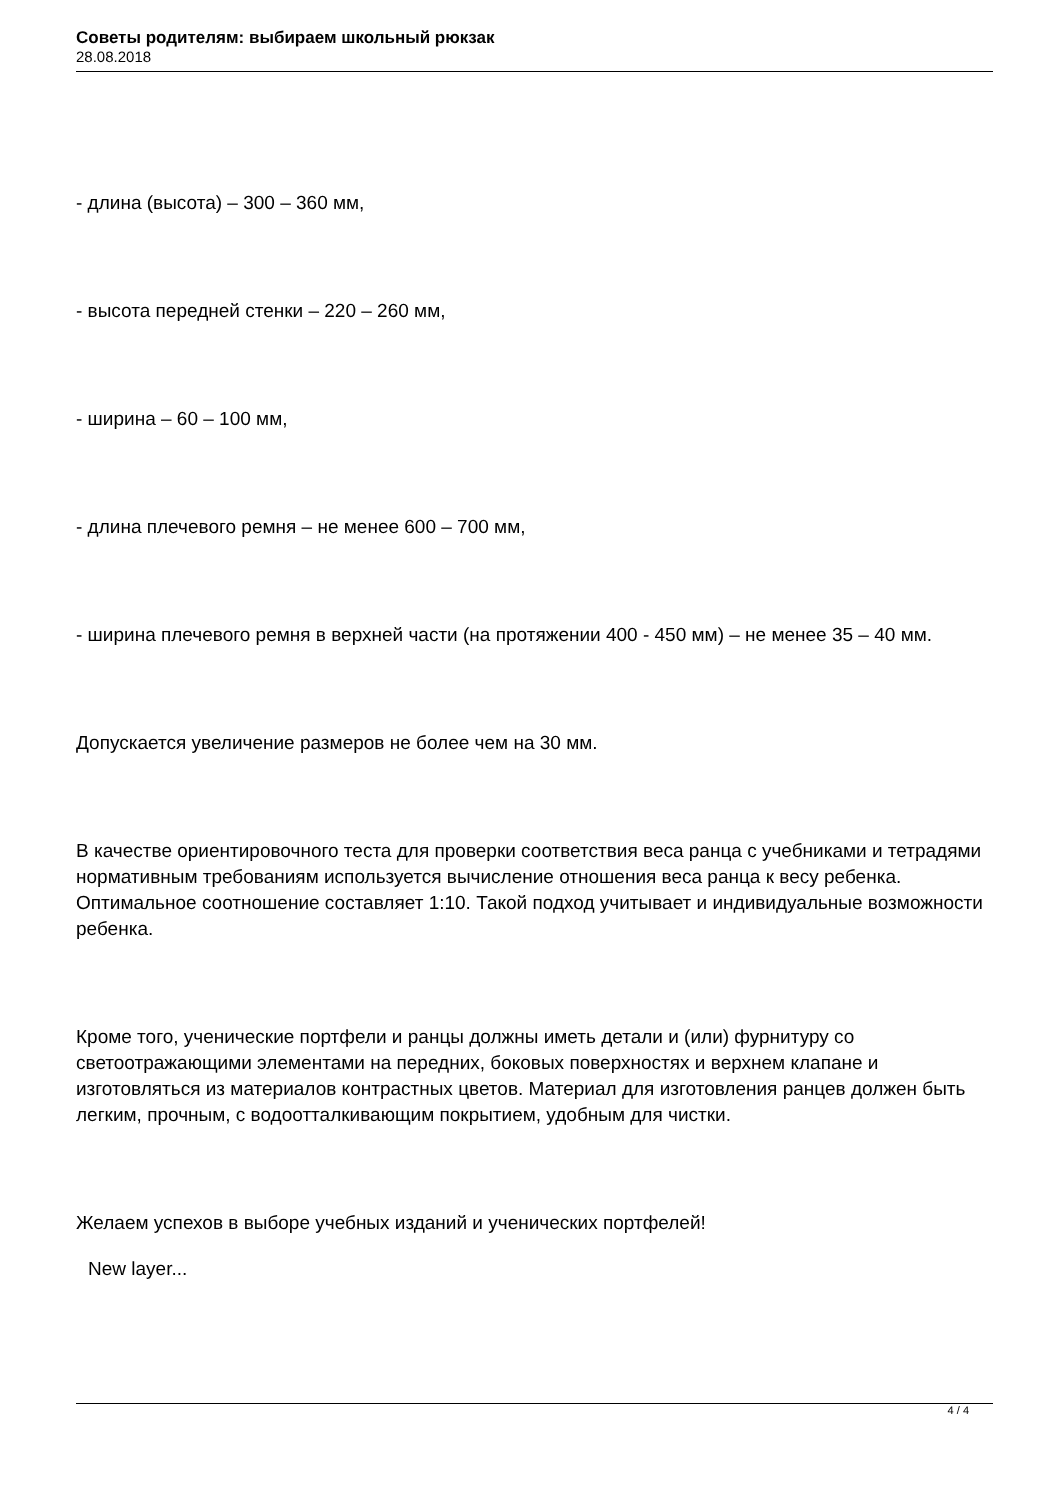Советы родителям: выбираем школьный рюкзак
28.08.2018
- длина (высота) – 300 – 360 мм,
- высота передней стенки – 220 – 260 мм,
- ширина – 60 – 100 мм,
- длина плечевого ремня – не менее 600 – 700 мм,
- ширина плечевого ремня в верхней части (на протяжении 400 - 450 мм) – не менее 35 – 40 мм.
Допускается увеличение размеров не более чем на 30 мм.
В качестве ориентировочного теста для проверки соответствия веса ранца с учебниками и тетрадями нормативным требованиям используется вычисление отношения веса ранца к весу ребенка. Оптимальное соотношение составляет 1:10. Такой подход учитывает и индивидуальные возможности ребенка.
Кроме того, ученические портфели и ранцы должны иметь детали и (или) фурнитуру со светоотражающими элементами на передних, боковых поверхностях и верхнем клапане и изготовляться из материалов контрастных цветов. Материал для изготовления ранцев должен быть легким, прочным, с водоотталкивающим покрытием, удобным для чистки.
Желаем успехов в выборе учебных изданий и ученических портфелей!
New layer...
4 / 4